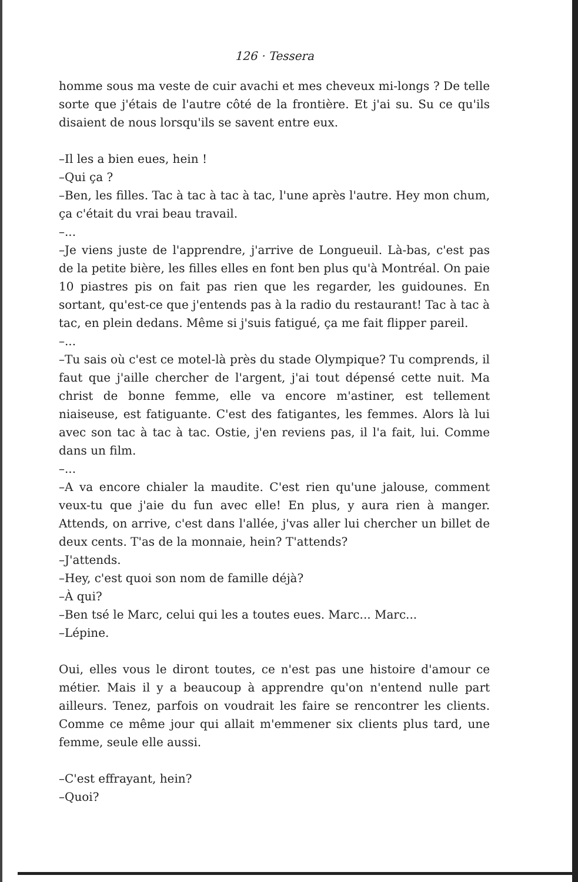126 · Tessera
homme sous ma veste de cuir avachi et mes cheveux mi-longs ? De telle sorte que j'étais de l'autre côté de la frontière. Et j'ai su. Su ce qu'ils disaient de nous lorsqu'ils se savent entre eux.
–Il les a bien eues, hein !
–Qui ça ?
–Ben, les filles. Tac à tac à tac à tac, l'une après l'autre. Hey mon chum, ça c'était du vrai beau travail.
–...
–Je viens juste de l'apprendre, j'arrive de Longueuil. Là-bas, c'est pas de la petite bière, les filles elles en font ben plus qu'à Montréal. On paie 10 piastres pis on fait pas rien que les regarder, les guidounes. En sortant, qu'est-ce que j'entends pas à la radio du restaurant! Tac à tac à tac, en plein dedans. Même si j'suis fatigué, ça me fait flipper pareil.
–...
–Tu sais où c'est ce motel-là près du stade Olympique? Tu comprends, il faut que j'aille chercher de l'argent, j'ai tout dépensé cette nuit. Ma christ de bonne femme, elle va encore m'astiner, est tellement niaiseuse, est fatiguante. C'est des fatigantes, les femmes. Alors là lui avec son tac à tac à tac. Ostie, j'en reviens pas, il l'a fait, lui. Comme dans un film.
–...
–A va encore chialer la maudite. C'est rien qu'une jalouse, comment veux-tu que j'aie du fun avec elle! En plus, y aura rien à manger. Attends, on arrive, c'est dans l'allée, j'vas aller lui chercher un billet de deux cents. T'as de la monnaie, hein? T'attends?
–J'attends.
–Hey, c'est quoi son nom de famille déjà?
–À qui?
–Ben tsé le Marc, celui qui les a toutes eues. Marc... Marc...
–Lépine.
Oui, elles vous le diront toutes, ce n'est pas une histoire d'amour ce métier. Mais il y a beaucoup à apprendre qu'on n'entend nulle part ailleurs. Tenez, parfois on voudrait les faire se rencontrer les clients. Comme ce même jour qui allait m'emmener six clients plus tard, une femme, seule elle aussi.
–C'est effrayant, hein?
–Quoi?